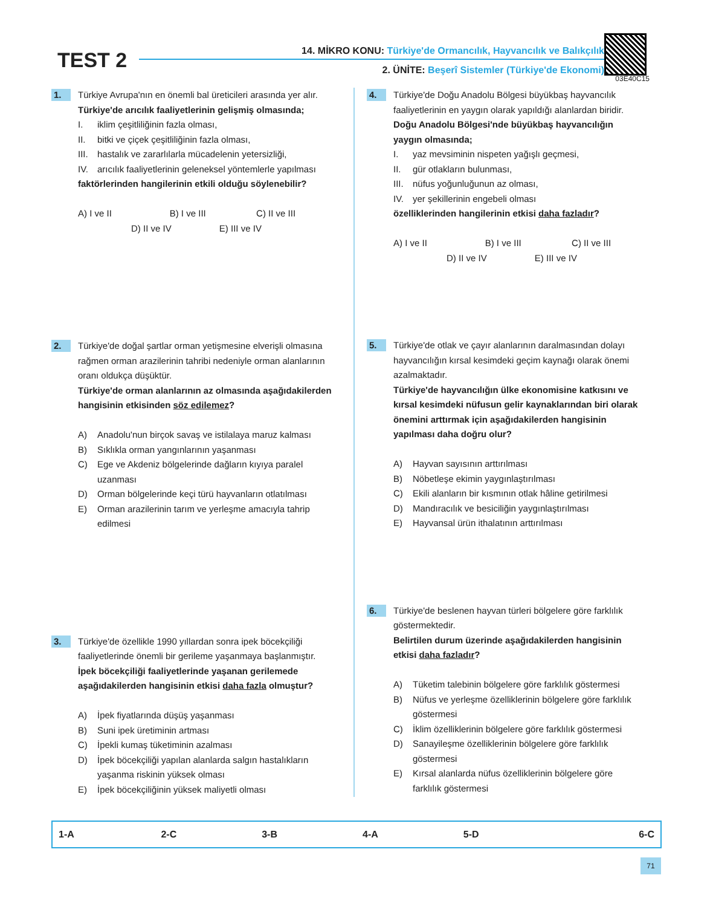TEST 2
14. MİKRO KONU: Türkiye'de Ormancılık, Hayvancılık ve Balıkçılık
2. ÜNİTE: Beşerî Sistemler (Türkiye'de Ekonomi)
03E40C15
1.
Türkiye Avrupa'nın en önemli bal üreticileri arasında yer alır.
Türkiye'de arıcılık faaliyetlerinin gelişmiş olmasında;
I. iklim çeşitliliğinin fazla olması,
II. bitki ve çiçek çeşitliliğinin fazla olması,
III. hastalık ve zararlılarla mücadelenin yetersizliği,
IV. arıcılık faaliyetlerinin geleneksel yöntemlerle yapılması
faktörlerinden hangilerinin etkili olduğu söylenebilir?
A) I ve II B) I ve III C) II ve III
D) II ve IV E) III ve IV
2.
Türkiye'de doğal şartlar orman yetişmesine elverişli olmasına rağmen orman arazilerinin tahribi nedeniyle orman alanlarının oranı oldukça düşüktür.
Türkiye'de orman alanlarının az olmasında aşağıdakilerden hangisinin etkisinden söz edilemez?
A) Anadolu'nun birçok savaş ve istilalaya maruz kalması
B) Sıklıkla orman yangınlarının yaşanması
C) Ege ve Akdeniz bölgelerinde dağların kıyıya paralel uzanması
D) Orman bölgelerinde keçi türü hayvanların otlatılması
E) Orman arazilerinin tarım ve yerleşme amacıyla tahrip edilmesi
3.
Türkiye'de özellikle 1990 yıllardan sonra ipek böcekçiliği faaliyetlerinde önemli bir gerileme yaşanmaya başlanmıştır.
İpek böcekçiliği faaliyetlerinde yaşanan gerilemede aşağıdakilerden hangisinin etkisi daha fazla olmuştur?
A) İpek fiyatlarında düşüş yaşanması
B) Suni ipek üretiminin artması
C) İpekli kumaş tüketiminin azalması
D) İpek böcekçiliği yapılan alanlarda salgın hastalıkların yaşanma riskinin yüksek olması
E) İpek böcekçiliğinin yüksek maliyetli olması
4.
Türkiye'de Doğu Anadolu Bölgesi büyükbaş hayvancılık faaliyetlerinin en yaygın olarak yapıldığı alanlardan biridir.
Doğu Anadolu Bölgesi'nde büyükbaş hayvancılığın yaygın olmasında;
I. yaz mevsiminin nispeten yağışlı geçmesi,
II. gür otlakların bulunması,
III. nüfus yoğunluğunun az olması,
IV. yer şekillerinin engebeli olması
özelliklerinden hangilerinin etkisi daha fazladır?
A) I ve II B) I ve III C) II ve III
D) II ve IV E) III ve IV
5.
Türkiye'de otlak ve çayır alanlarının daralmasından dolayı hayvancılığın kırsal kesimdeki geçim kaynağı olarak önemi azalmaktadır.
Türkiye'de hayvancılığın ülke ekonomisine katkısını ve kırsal kesimdeki nüfusun gelir kaynaklarından biri olarak önemini arttırmak için aşağıdakilerden hangisinin yapılması daha doğru olur?
A) Hayvan sayısının arttırılması
B) Nöbetleşe ekimin yaygınlaştırılması
C) Ekili alanların bir kısmının otlak hâline getirilmesi
D) Mandıracılık ve besiciliğin yaygınlaştırılması
E) Hayvansal ürün ithalatının arttırılması
6.
Türkiye'de beslenen hayvan türleri bölgelere göre farklılık göstermektedir.
Belirtilen durum üzerinde aşağıdakilerden hangisinin etkisi daha fazladır?
A) Tüketim talebinin bölgelere göre farklılık göstermesi
B) Nüfus ve yerleşme özelliklerinin bölgelere göre farklılık göstermesi
C) İklim özelliklerinin bölgelere göre farklılık göstermesi
D) Sanayileşme özelliklerinin bölgelere göre farklılık göstermesi
E) Kırsal alanlarda nüfus özelliklerinin bölgelere göre farklılık göstermesi
| 1-A | 2-C | 3-B | 4-A | 5-D | 6-C |
71